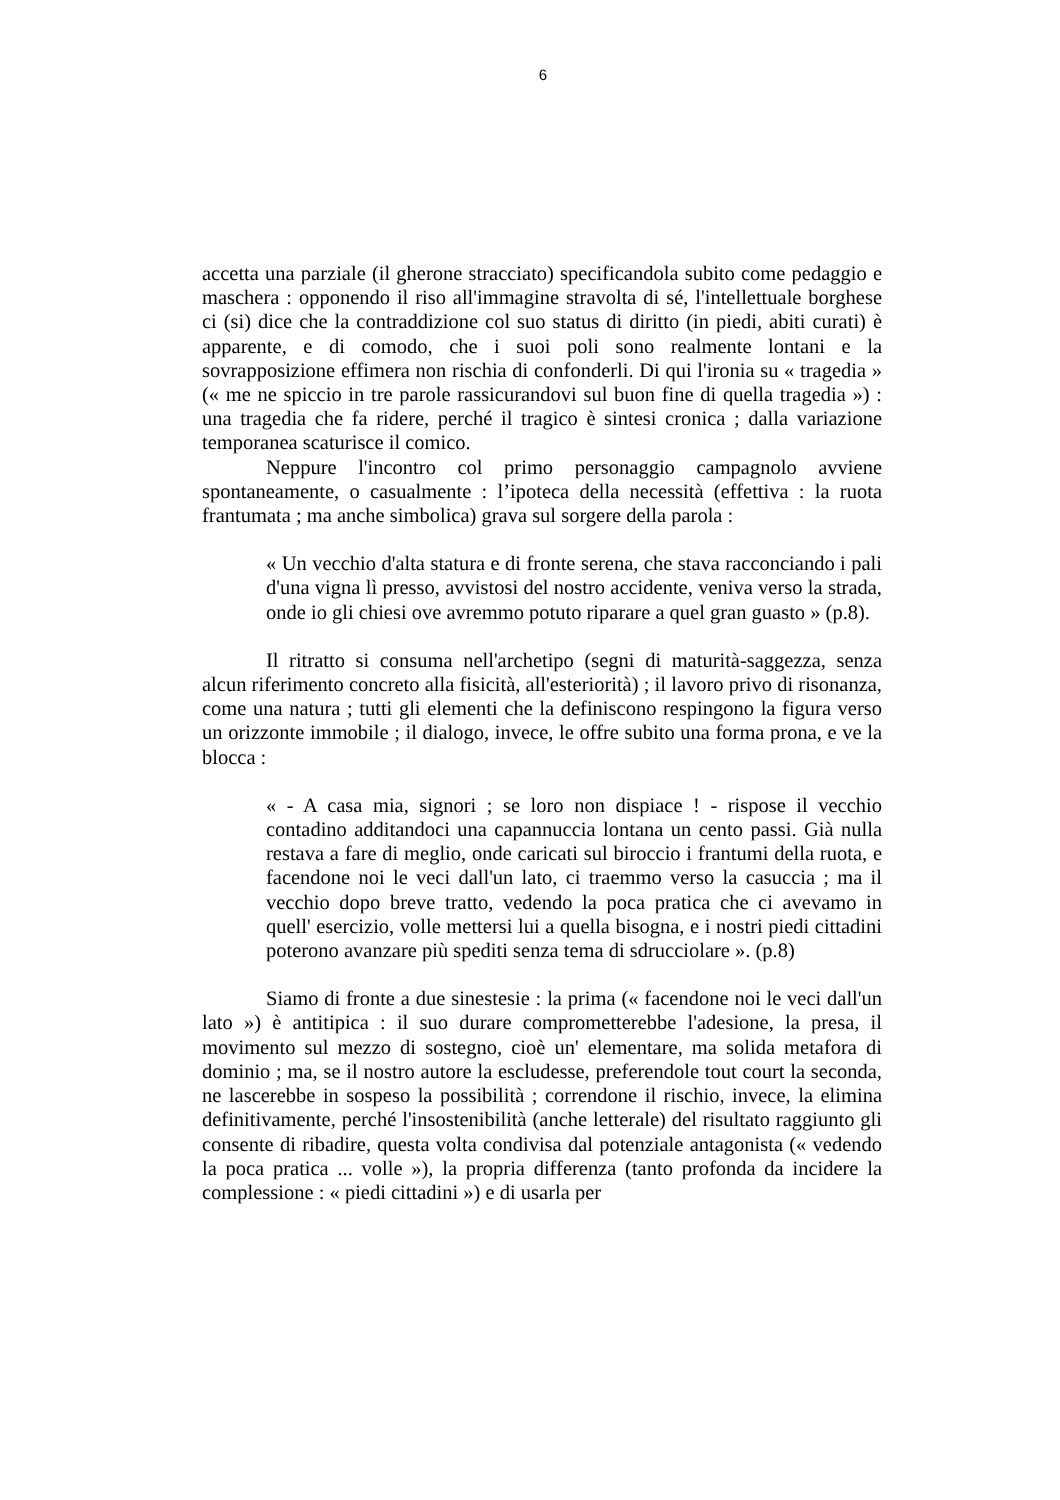6
accetta una parziale (il gherone stracciato) specificandola subito come pedaggio e maschera : opponendo il riso all'immagine stravolta di sé, l'intellettuale borghese ci (si) dice che la contraddizione col suo status di diritto (in piedi, abiti curati) è apparente, e di comodo, che i suoi poli sono realmente lontani e la sovrapposizione effimera non rischia di confonderli. Di qui l'ironia su « tragedia » (« me ne spiccio in tre parole rassicurandovi sul buon fine di quella tragedia ») : una tragedia che fa ridere, perché il tragico è sintesi cronica ; dalla variazione temporanea scaturisce il comico.
Neppure l'incontro col primo personaggio campagnolo avviene spontaneamente, o casualmente : l’ipoteca della necessità (effettiva : la ruota frantumata ; ma anche simbolica) grava sul sorgere della parola :
« Un vecchio d'alta statura e di fronte serena, che stava racconciando i pali d'una vigna lì presso, avvistosi del nostro accidente, veniva verso la strada, onde io gli chiesi ove avremmo potuto riparare a quel gran guasto » (p.8).
Il ritratto si consuma nell'archetipo (segni di maturità-saggezza, senza alcun riferimento concreto alla fisicità, all'esteriorità) ; il lavoro privo di risonanza, come una natura ; tutti gli elementi che la definiscono respingono la figura verso un orizzonte immobile ; il dialogo, invece, le offre subito una forma prona, e ve la blocca :
« - A casa mia, signori ; se loro non dispiace ! - rispose il vecchio contadino additandoci una capannuccia lontana un cento passi. Già nulla restava a fare di meglio, onde caricati sul biroccio i frantumi della ruota, e facendone noi le veci dall'un lato, ci traemmo verso la casuccia ; ma il vecchio dopo breve tratto, vedendo la poca pratica che ci avevamo in quell' esercizio, volle mettersi lui a quella bisogna, e i nostri piedi cittadini poterono avanzare più spediti senza tema di sdrucciolare ». (p.8)
Siamo di fronte a due sinestesie : la prima (« facendone noi le veci dall'un lato ») è antitipica : il suo durare comprometterebbe l'adesione, la presa, il movimento sul mezzo di sostegno, cioè un' elementare, ma solida metafora di dominio ; ma, se il nostro autore la escludesse, preferendole tout court la seconda, ne lascerebbe in sospeso la possibilità ; correndone il rischio, invece, la elimina definitivamente, perché l'insostenibilità (anche letterale) del risultato raggiunto gli consente di ribadire, questa volta condivisa dal potenziale antagonista (« vedendo la poca pratica ... volle »), la propria differenza (tanto profonda da incidere la complessione : « piedi cittadini ») e di usarla per